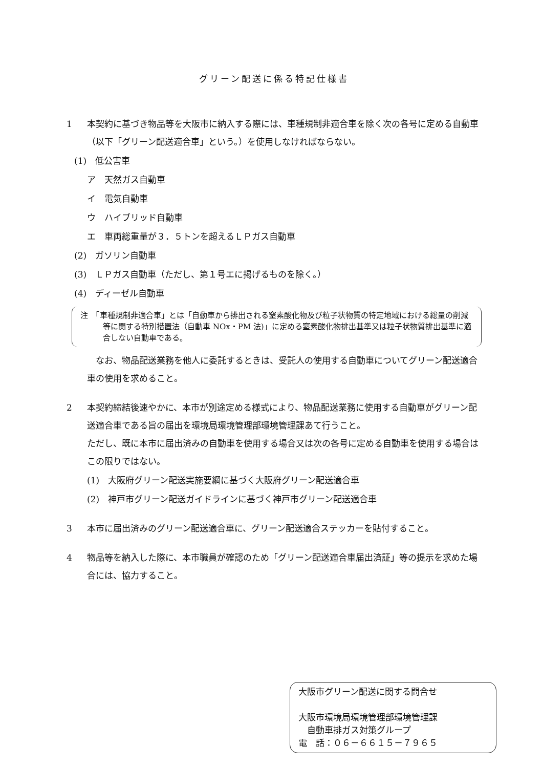グリーン配送に係る特記仕様書
1 本契約に基づき物品等を大阪市に納入する際には、車種規制非適合車を除く次の各号に定める自動車（以下「グリーン配送適合車」という。）を使用しなければならない。
(1)　低公害車
ア　天然ガス自動車
イ　電気自動車
ウ　ハイブリッド自動車
エ　車両総重量が３．５トンを超えるＬＰガス自動車
(2)　ガソリン自動車
(3)　ＬＰガス自動車（ただし、第１号エに掲げるものを除く。）
(4)　ディーゼル自動車
注　「車種規制非適合車」とは「自動車から排出される窒素酸化物及び粒子状物質の特定地域における総量の削減等に関する特別措置法（自動車 NOx・PM 法)」に定める窒素酸化物排出基準又は粒子状物質排出基準に適合しない自動車である。
　なお、物品配送業務を他人に委託するときは、受託人の使用する自動車についてグリーン配送適合車の使用を求めること。
2 本契約締結後速やかに、本市が別途定める様式により、物品配送業務に使用する自動車がグリーン配送適合車である旨の届出を環境局環境管理部環境管理課あて行うこと。
ただし、既に本市に届出済みの自動車を使用する場合又は次の各号に定める自動車を使用する場合はこの限りではない。
(1)　大阪府グリーン配送実施要綱に基づく大阪府グリーン配送適合車
(2)　神戸市グリーン配送ガイドラインに基づく神戸市グリーン配送適合車
3 本市に届出済みのグリーン配送適合車に、グリーン配送適合ステッカーを貼付すること。
4 物品等を納入した際に、本市職員が確認のため「グリーン配送適合車届出済証」等の提示を求めた場合には、協力すること。
大阪市グリーン配送に関する問合せ
大阪市環境局環境管理部環境管理課
　自動車排ガス対策グループ
電　話：０６－６６１５－７９６５